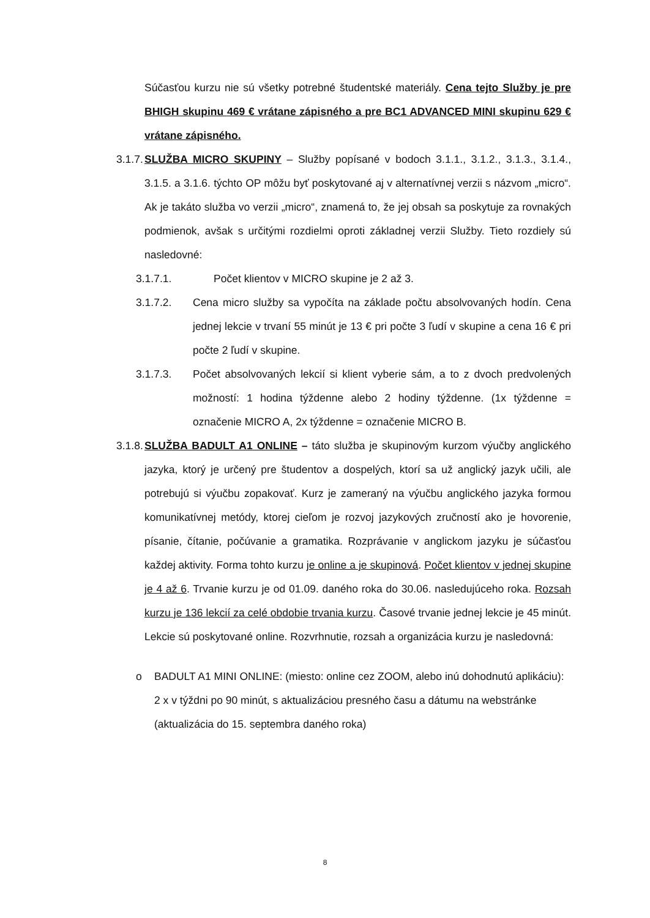Súčasťou kurzu nie sú všetky potrebné študentské materiály. Cena tejto Služby je pre BHIGH skupinu 469 € vrátane zápisného a pre BC1 ADVANCED MINI skupinu 629 € vrátane zápisného.
3.1.7.
SLUŽBA MICRO SKUPINY – Služby popísané v bodoch 3.1.1., 3.1.2., 3.1.3., 3.1.4., 3.1.5. a 3.1.6. týchto OP môžu byť poskytované aj v alternatívnej verzii s názvom „micro“. Ak je takáto služba vo verzii „micro“, znamená to, že jej obsah sa poskytuje za rovnakých podmienok, avšak s určitými rozdielmi oproti základnej verzii Služby. Tieto rozdiely sú nasledovné:
3.1.7.1. Počet klientov v MICRO skupine je 2 až 3.
3.1.7.2. Cena micro služby sa vypočíta na základe počtu absolvovaných hodín. Cena jednej lekcie v trvaní 55 minút je 13 € pri počte 3 ľudí v skupine a cena 16 € pri počte 2 ľudí v skupine.
3.1.7.3. Počet absolvovaných lekcií si klient vyberie sám, a to z dvoch predvolených možností: 1 hodina týždenne alebo 2 hodiny týždenne. (1x týždenne = označenie MICRO A, 2x týždenne = označenie MICRO B.
3.1.8.
SLUŽBA BADULT A1 ONLINE – táto služba je skupinovým kurzom výučby anglického jazyka, ktorý je určený pre študentov a dospelých, ktorí sa už anglický jazyk učili, ale potrebujú si výučbu zopakovať. Kurz je zameraný na výučbu anglického jazyka formou komunikatívnej metódy, ktorej cieľom je rozvoj jazykových zručností ako je hovorenie, písanie, čítanie, počúvanie a gramatika. Rozprávanie v anglickom jazyku je súčasťou každej aktivity. Forma tohto kurzu je online a je skupinová. Počet klientov v jednej skupine je 4 až 6. Trvanie kurzu je od 01.09. daného roka do 30.06. nasledujúceho roka. Rozsah kurzu je 136 lekcií za celé obdobie trvania kurzu. Časové trvanie jednej lekcie je 45 minút. Lekcie sú poskytované online. Rozvrhnutie, rozsah a organizácia kurzu je nasledovná:
o BADULT A1 MINI ONLINE: (miesto: online cez ZOOM, alebo inú dohodnutú aplikáciu): 2 x v týždni po 90 minút, s aktualizáciou presného času a dátumu na webstránke (aktualizácia do 15. septembra daného roka)
8